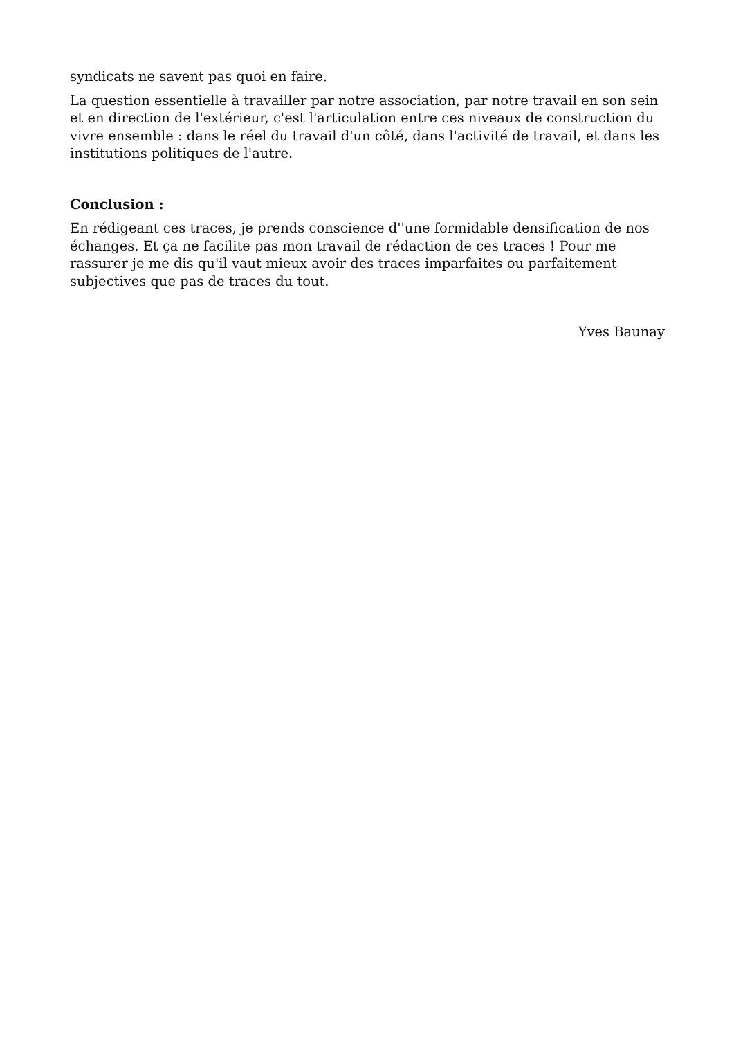syndicats ne savent pas quoi en faire.
La question essentielle à travailler par notre association, par notre travail en son sein et en direction de l'extérieur, c'est l'articulation entre ces niveaux de construction du vivre ensemble : dans le réel du travail d'un côté, dans l'activité de travail, et dans les institutions politiques de l'autre.
Conclusion :
En rédigeant ces traces, je prends conscience d''une formidable densification de nos échanges. Et ça ne facilite pas mon travail de rédaction de ces traces ! Pour me rassurer je me dis qu'il vaut mieux avoir des traces imparfaites ou parfaitement subjectives que pas de traces du tout.
Yves Baunay